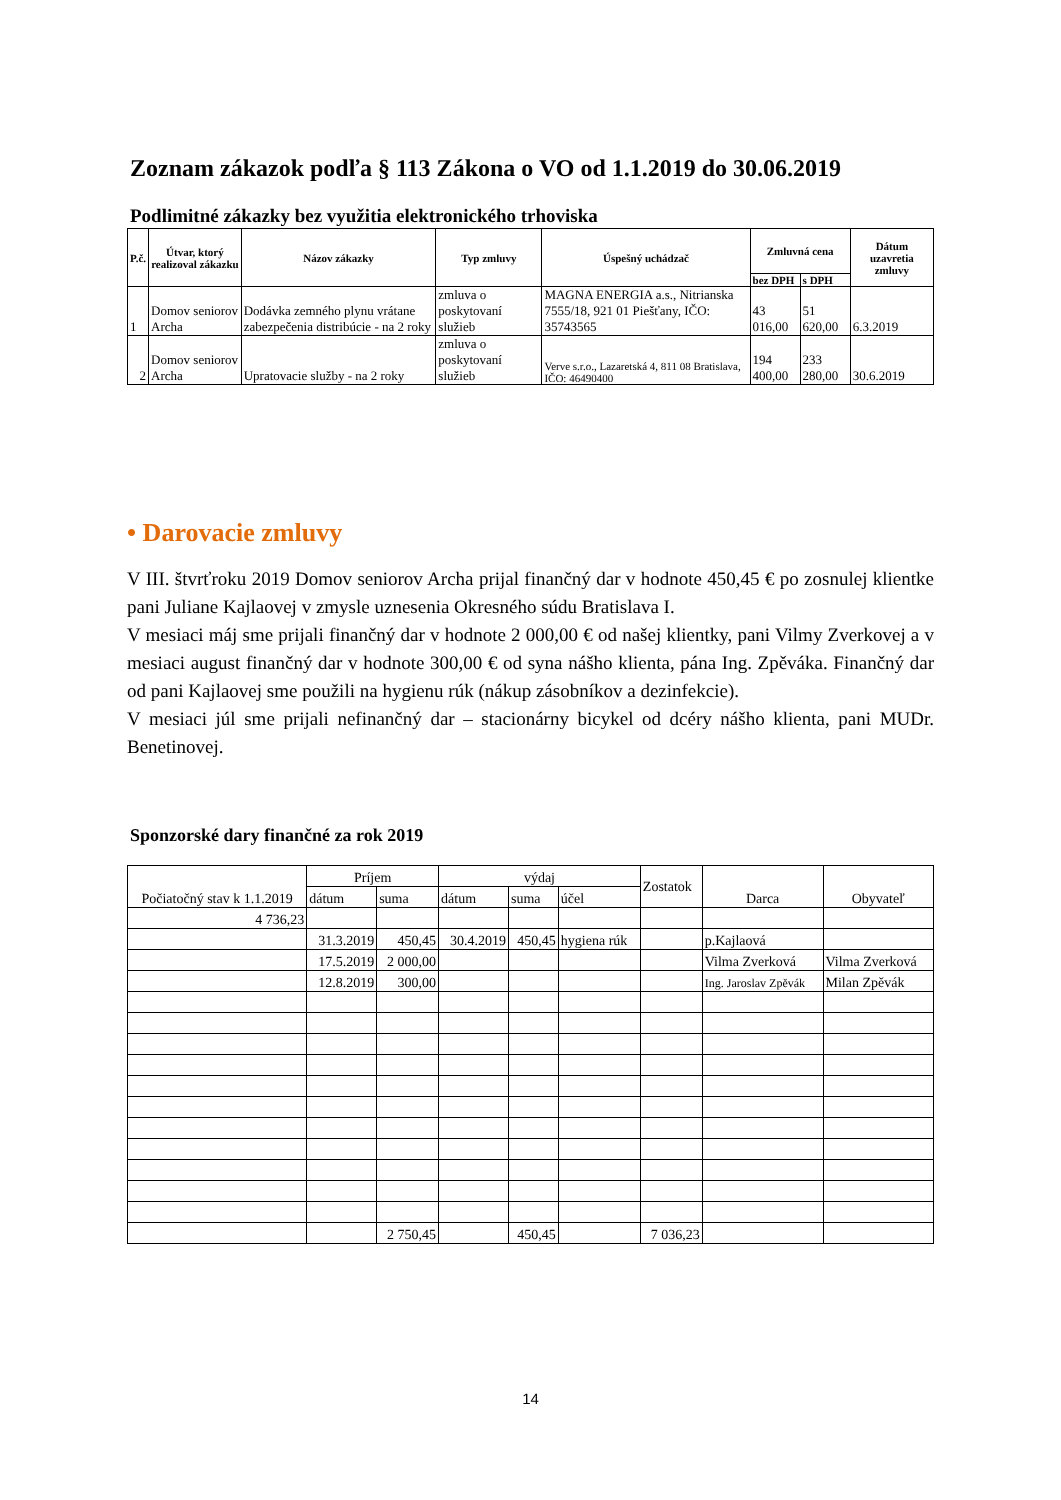Zoznam zákazok podľa § 113 Zákona o VO od 1.1.2019 do 30.06.2019
Podlimitné zákazky bez využitia elektronického trhoviska
| P.č. | Útvar, ktorý realizoval zákazku | Názov zákazky | Typ zmluvy | Úspešný uchádzač | Zmluvná cena | | Dátum uzavretia zmluvy |
| --- | --- | --- | --- | --- | --- | --- | --- |
| | | | | | bez DPH | s DPH | |
| 1 | Domov seniorov Archa | Dodávka zemného plynu vrátane zabezpečenia distribúcie - na 2 roky | zmluva o poskytovaní služieb | MAGNA ENERGIA a.s., Nitrianska 7555/18, 921 01 Piešťany, IČO: 35743565 | 43 016,00 | 51 620,00 | 6.3.2019 |
| 2 | Domov seniorov Archa | Upratovacie služby - na 2 roky | zmluva o poskytovaní služieb | Verve s.r.o., Lazaretská 4, 811 08 Bratislava, IČO: 46490400 | 194 400,00 | 233 280,00 | 30.6.2019 |
• Darovacie zmluvy
V III. štvrťroku 2019 Domov seniorov Archa prijal finančný dar v hodnote 450,45 € po zosnulej klientke pani Juliane Kajlaovej v zmysle uznesenia Okresného súdu Bratislava I.
V mesiaci máj sme prijali finančný dar v hodnote 2 000,00 € od našej klientky, pani Vilmy Zverkovej a v mesiaci august finančný dar v hodnote 300,00 € od syna nášho klienta, pána Ing. Zpěváka. Finančný dar od pani Kajlaovej sme použili na hygienu rúk (nákup zásobníkov a dezinfekcie).
V mesiaci júl sme prijali nefinančný dar – stacionárny bicykel od dcéry nášho klienta, pani MUDr. Benetinovej.
Sponzorské dary finančné za rok 2019
| Počiatočný stav k 1.1.2019 | Príjem | | výdaj | | | Zostatok | Darca | Obyvateľ |
| | dátum | suma | dátum | suma | účel | | | |
| 4 736,23 | | | | | | | | |
| | 31.3.2019 | 450,45 | 30.4.2019 | 450,45 | hygiena rúk | | p.Kajlaová | |
| | 17.5.2019 | 2 000,00 | | | | | Vilma Zverková | Vilma Zverková |
| | 12.8.2019 | 300,00 | | | | | Ing. Jaroslav Zpěvák | Milan Zpěvák |
| | | 2 750,45 | | 450,45 | | 7 036,23 | | |
14